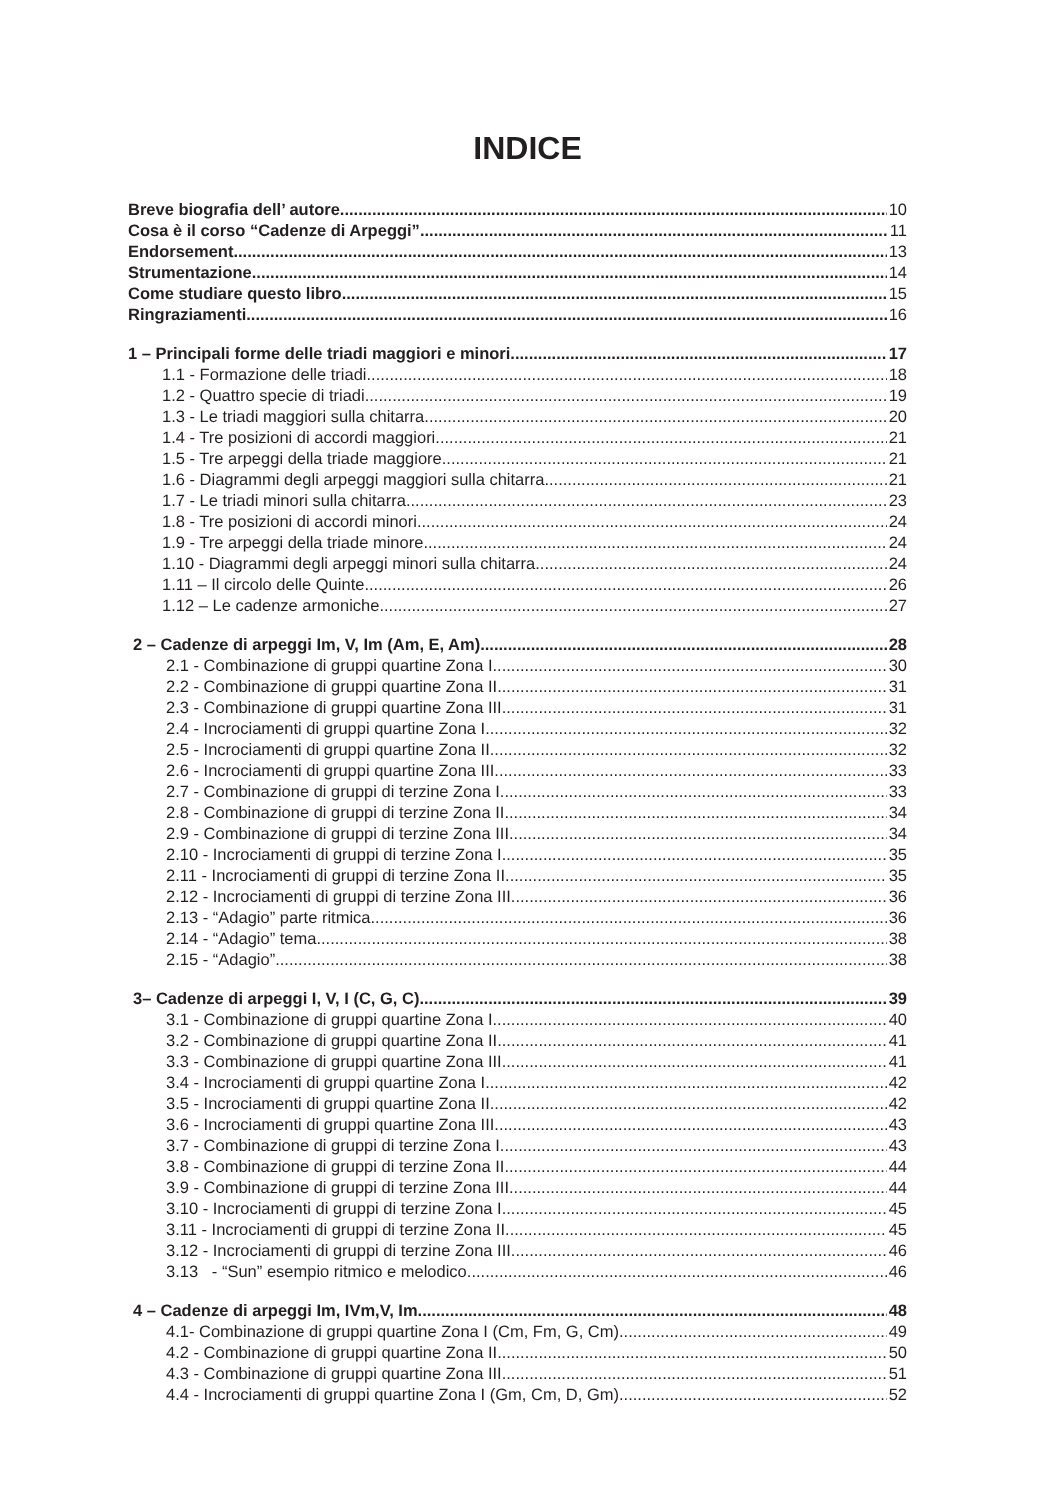INDICE
Breve biografia dell’ autore 10
Cosa è il corso “Cadenze di Arpeggi” 11
Endorsement 13
Strumentazione 14
Come studiare questo libro 15
Ringraziamenti 16
1 – Principali forme delle triadi maggiori e minori 17
1.1 - Formazione delle triadi 18
1.2 - Quattro specie di triadi 19
1.3 - Le triadi maggiori sulla chitarra 20
1.4 - Tre posizioni di accordi maggiori 21
1.5 - Tre arpeggi della triade maggiore 21
1.6 - Diagrammi degli arpeggi maggiori sulla chitarra 21
1.7 - Le triadi minori sulla chitarra 23
1.8 - Tre posizioni di accordi minori 24
1.9 - Tre arpeggi della triade minore 24
1.10 - Diagrammi degli arpeggi minori sulla chitarra 24
1.11 – Il circolo delle Quinte 26
1.12 – Le cadenze armoniche 27
2 – Cadenze di arpeggi Im, V, Im (Am, E, Am) 28
2.1 - Combinazione di gruppi quartine Zona I 30
2.2 - Combinazione di gruppi quartine Zona II 31
2.3 - Combinazione di gruppi quartine Zona III 31
2.4 - Incrociamenti di gruppi quartine Zona I 32
2.5 - Incrociamenti di gruppi quartine Zona II 32
2.6 - Incrociamenti di gruppi quartine Zona III 33
2.7 - Combinazione di gruppi di terzine Zona I 33
2.8 - Combinazione di gruppi di terzine Zona II 34
2.9 - Combinazione di gruppi di terzine Zona III 34
2.10 - Incrociamenti di gruppi di terzine Zona I 35
2.11 - Incrociamenti di gruppi di terzine Zona II 35
2.12 - Incrociamenti di gruppi di terzine Zona III 36
2.13 - “Adagio” parte ritmica 36
2.14 - “Adagio” tema 38
2.15 - “Adagio” 38
3– Cadenze di arpeggi I, V, I (C, G, C) 39
3.1 - Combinazione di gruppi quartine Zona I 40
3.2 - Combinazione di gruppi quartine Zona II 41
3.3 - Combinazione di gruppi quartine Zona III 41
3.4 - Incrociamenti di gruppi quartine Zona I 42
3.5 - Incrociamenti di gruppi quartine Zona II 42
3.6 - Incrociamenti di gruppi quartine Zona III 43
3.7 - Combinazione di gruppi di terzine Zona I 43
3.8 - Combinazione di gruppi di terzine Zona II 44
3.9 - Combinazione di gruppi di terzine Zona III 44
3.10 - Incrociamenti di gruppi di terzine Zona I 45
3.11 - Incrociamenti di gruppi di terzine Zona II 45
3.12 - Incrociamenti di gruppi di terzine Zona III 46
3.13 - “Sun” esempio ritmico e melodico 46
4 – Cadenze di arpeggi Im, IVm,V, Im 48
4.1- Combinazione di gruppi quartine Zona I (Cm, Fm, G, Cm) 49
4.2 - Combinazione di gruppi quartine Zona II 50
4.3 - Combinazione di gruppi quartine Zona III 51
4.4 - Incrociamenti di gruppi quartine Zona I (Gm, Cm, D, Gm) 52